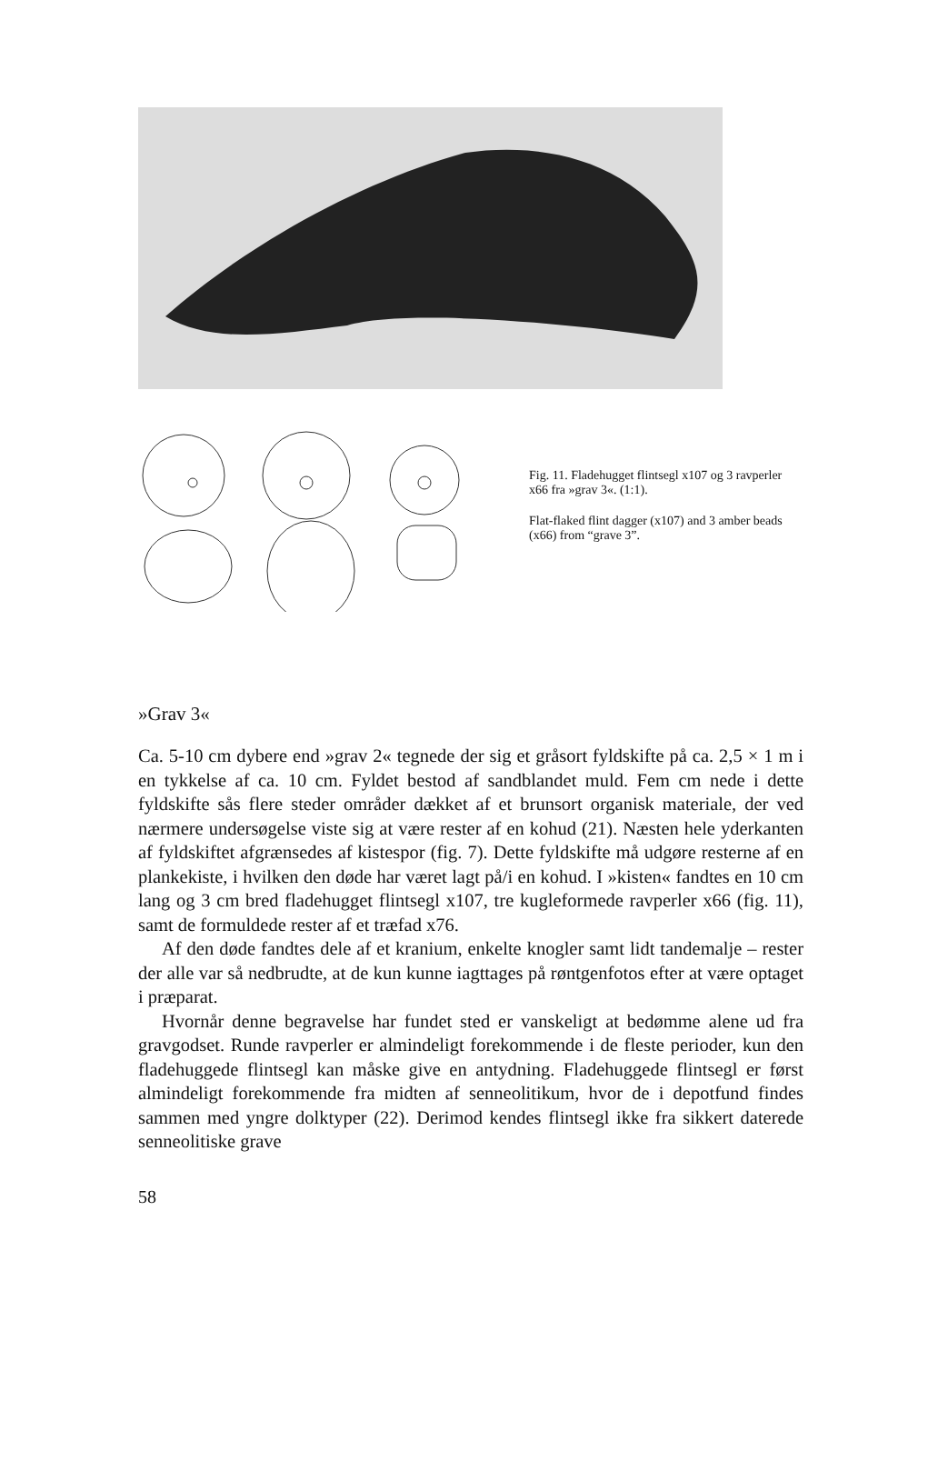Fig. 11. Fladehugget flintsegl x107 og 3 ravperler x66 fra »grav 3«. (1:1).
Flat-flaked flint dagger (x107) and 3 amber beads (x66) from “grave 3”.
»Grav 3«
Ca. 5-10 cm dybere end »grav 2« tegnede der sig et gråsort fyldskifte på ca. 2,5 × 1 m i en tykkelse af ca. 10 cm. Fyldet bestod af sandblandet muld. Fem cm nede i dette fyldskifte sås flere steder områder dækket af et brunsort organisk materiale, der ved nærmere undersøgelse viste sig at være rester af en kohud (21). Næsten hele yderkanten af fyldskiftet afgrænsedes af kistespor (fig. 7). Dette fyldskifte må udgøre resterne af en plankekiste, i hvilken den døde har været lagt på/i en kohud. I »kisten« fandtes en 10 cm lang og 3 cm bred fladehugget flintsegl x107, tre kugleformede ravperler x66 (fig. 11), samt de formuldede rester af et træfad x76.
Af den døde fandtes dele af et kranium, enkelte knogler samt lidt tandemalje – rester der alle var så nedbrudte, at de kun kunne iagttages på røntgenfotos efter at være optaget i præparat.
Hvornår denne begravelse har fundet sted er vanskeligt at bedømme alene ud fra gravgodset. Runde ravperler er almindeligt forekommende i de fleste perioder, kun den fladehuggede flintsegl kan måske give en antydning. Fladehuggede flintsegl er først almindeligt forekommende fra midten af senneolitikum, hvor de i depotfund findes sammen med yngre dolktyper (22). Derimod kendes flintsegl ikke fra sikkert daterede senneolitiske grave
58